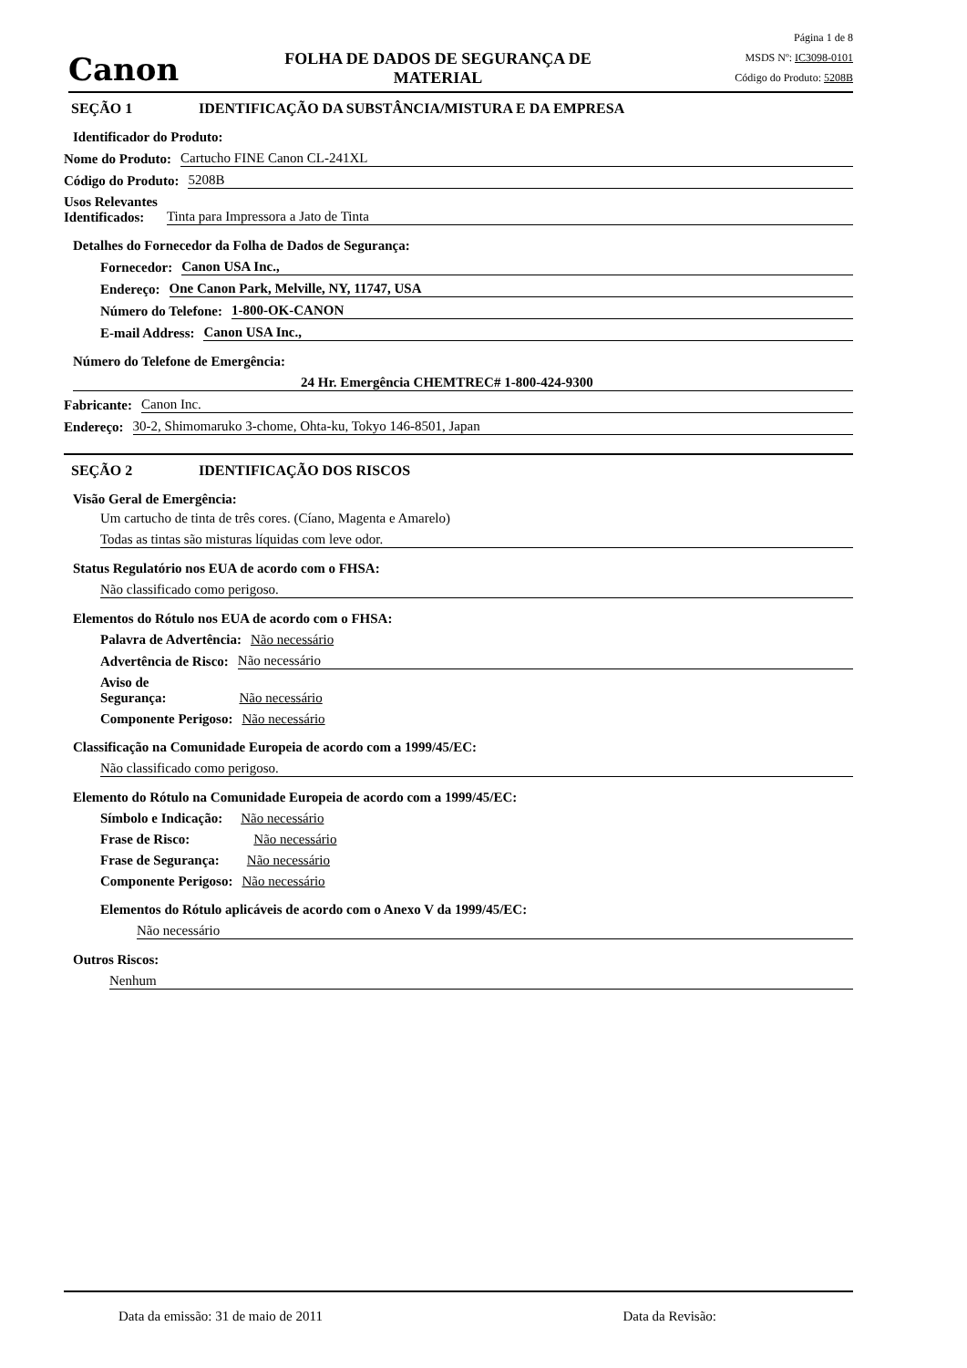Canon
FOLHA DE DADOS DE SEGURANÇA DE
MATERIAL
Página 1 de 8
MSDS Nº: IC3098-0101
Código do Produto: 5208B
SEÇÃO 1 IDENTIFICAÇÃO DA SUBSTÂNCIA/MISTURA E DA EMPRESA
Identificador do Produto:
Nome do Produto: Cartucho FINE Canon CL-241XL
Código do Produto: 5208B
Usos Relevantes
Identificados: Tinta para Impressora a Jato de Tinta
Detalhes do Fornecedor da Folha de Dados de Segurança:
Fornecedor: Canon USA Inc.,
Endereço: One Canon Park, Melville, NY, 11747, USA
Número do Telefone: 1-800-OK-CANON
E-mail Address: Canon USA Inc.,
Número do Telefone de Emergência:
24 Hr. Emergência CHEMTREC# 1-800-424-9300
Fabricante: Canon Inc.
Endereço: 30-2, Shimomaruko 3-chome, Ohta-ku, Tokyo 146-8501, Japan
SEÇÃO 2 IDENTIFICAÇÃO DOS RISCOS
Visão Geral de Emergência:
Um cartucho de tinta de três cores. (Cíano, Magenta e Amarelo)
Todas as tintas são misturas líquidas com leve odor.
Status Regulatório nos EUA de acordo com o FHSA:
Não classificado como perigoso.
Elementos do Rótulo nos EUA de acordo com o FHSA:
Palavra de Advertência: Não necessário
Advertência de Risco: Não necessário
Aviso de
Segurança: Não necessário
Componente Perigoso: Não necessário
Classificação na Comunidade Europeia de acordo com a 1999/45/EC:
Não classificado como perigoso.
Elemento do Rótulo na Comunidade Europeia de acordo com a 1999/45/EC:
Símbolo e Indicação: Não necessário
Frase de Risco: Não necessário
Frase de Segurança: Não necessário
Componente Perigoso: Não necessário
Elementos do Rótulo aplicáveis de acordo com o Anexo V da 1999/45/EC:
Não necessário
Outros Riscos:
Nenhum
Data da emissão: 31 de maio de 2011 Data da Revisão: